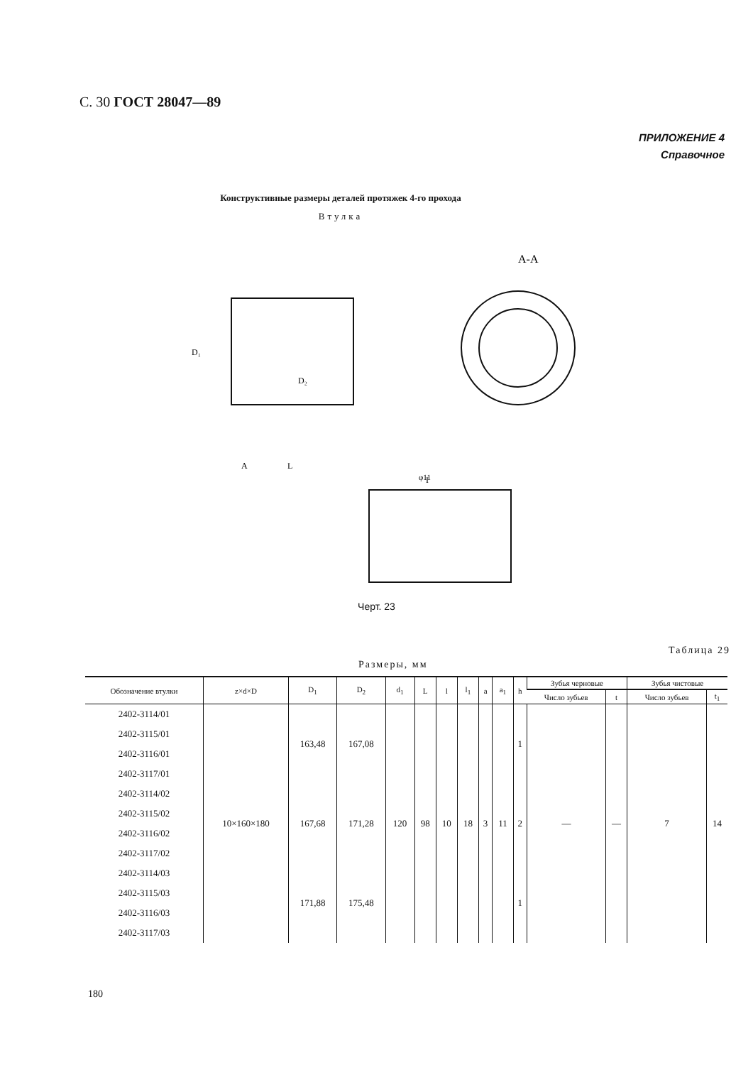С. 30 ГОСТ 28047—89
ПРИЛОЖЕНИЕ 4
Справочное
Конструктивные размеры деталей протяжек 4-го прохода
Втулка
L
А-А
I
φ11
A
D₂
D₁
Черт. 23
Таблица 29
Размеры, мм
| Обозначение втулки | z×d×D | D<sub>1</sub> | D<sub>2</sub> | d<sub>1</sub> | L | l | l<sub>1</sub> | a | a<sub>1</sub> | h | Зубья черновые | | Зубья чистовые | |
| --- | --- | --- | --- | --- | --- | --- | --- | --- | --- | --- | --- | --- | --- | --- |
| | | | | | | | | | | | Число зубьев | t | Число зубьев | t<sub>1</sub> |
| 2402-3114/01 | 10×160×180 | 163,48 | 167,08 | 120 | 98 | 10 | 18 | 3 | 11 | 1 | — | — | 7 | 14 |
| 2402-3115/01 | | | | | | | | | | | | | | |
| 2402-3116/01 | | | | | | | | | | | | | | |
| 2402-3117/01 | | | | | | | | | | | | | | |
| 2402-3114/02 | | 167,68 | 171,28 | | | | | | | 2 | | | | |
| 2402-3115/02 | | | | | | | | | | | | | | |
| 2402-3116/02 | | | | | | | | | | | | | | |
| 2402-3117/02 | | | | | | | | | | | | | | |
| 2402-3114/03 | | 171,88 | 175,48 | | | | | | | 1 | | | | |
| 2402-3115/03 | | | | | | | | | | | | | | |
| 2402-3116/03 | | | | | | | | | | | | | | |
| 2402-3117/03 | | | | | | | | | | | | | | |
180